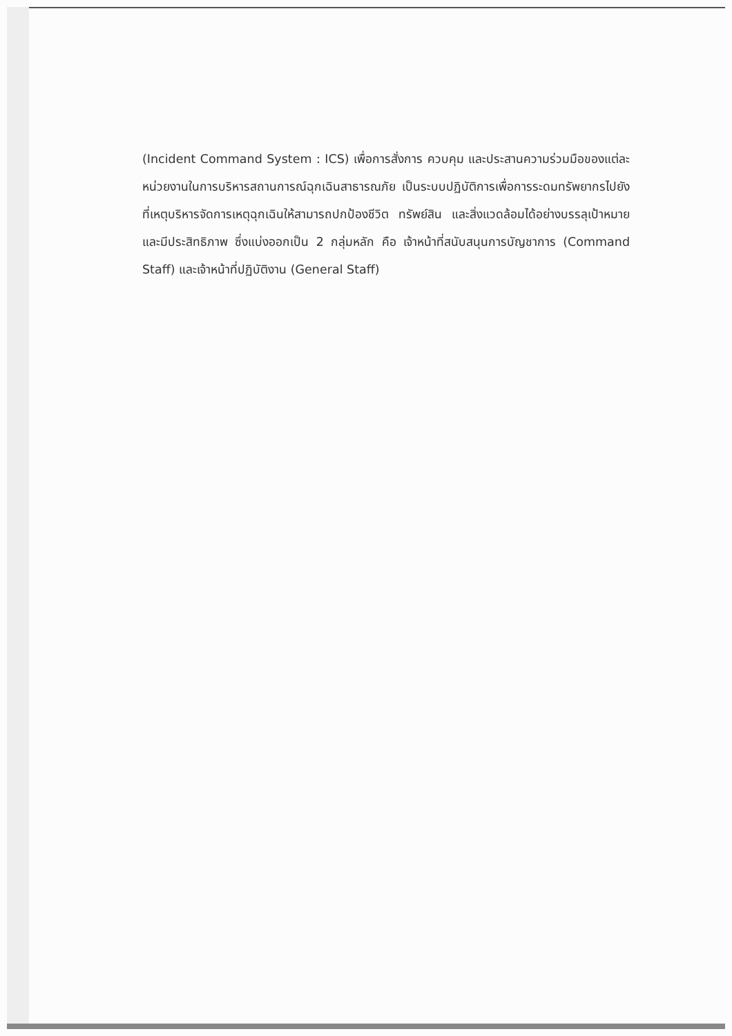(Incident Command System : ICS) เพื่อการสั่งการ ควบคุม และประสานความร่วมมือของแต่ละหน่วยงานในการบริหารสถานการณ์ฉุกเฉินสาธารณภัย เป็นระบบปฏิบัติการเพื่อการระดมทรัพยากรไปยังที่เหตุบริหารจัดการเหตุฉุกเฉินให้สามารถปกป้องชีวิต ทรัพย์สิน และสิ่งแวดล้อมได้อย่างบรรลุเป้าหมายและมีประสิทธิภาพ ซึ่งแบ่งออกเป็น 2 กลุ่มหลัก คือ เจ้าหน้าที่สนับสนุนการบัญชาการ (Command Staff) และเจ้าหน้าที่ปฏิบัติงาน (General Staff)